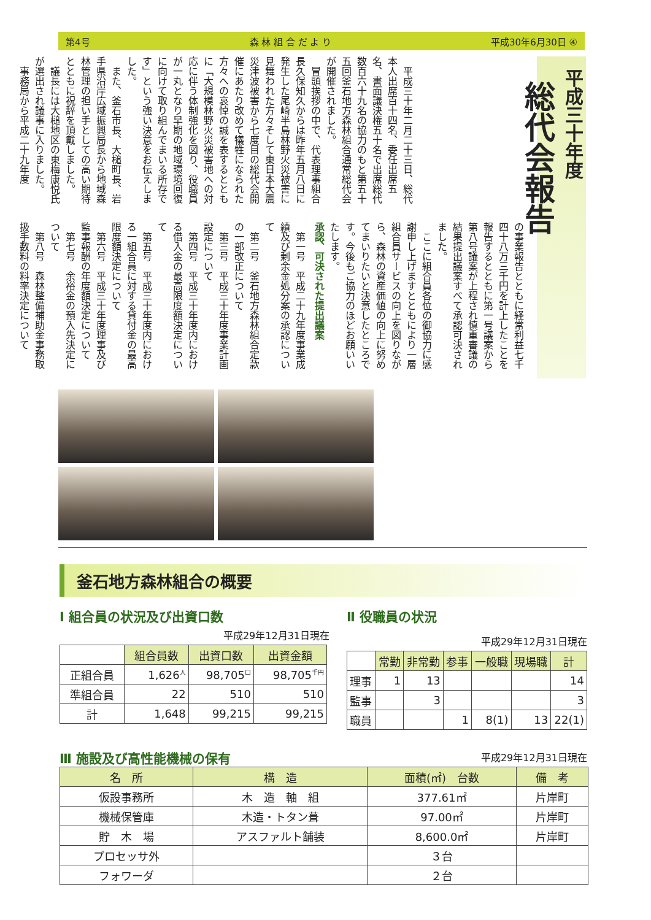第4号 森 林 組 合 だ よ り 平成30年6月30日 ④
平成三十年度
総代会報告
平成三十年二月二十三日、総代本人出席百十四名、委任出席五名、書面議決権五十名で出席総代数百六十九名の協力のもと第五十五回釜石地方森林組合通常総代会が開催されました。
冒頭挨拶の中で、代表理事組合長久保知久からは昨年五月八日に発生した尾崎半島林野火災被害に見舞われた方々そして東日本大震災津波被害から七度目の総代会開催にあたり改めて犠牲になられた方々への哀悼の誠を表するとともに「大規模林野火災被害地への対応に伴う体制強化を図り、役職員が一丸となり早期の地域環境回復に向けて取り組んでまいる所存です」という強い決意をお伝えしました。
また、釜石市長、大槌町長、岩手県沿岸広域振興局長から地域森林管理の担い手としての高い期待とともに祝辞を頂戴しました。
議長には大槌地区の東梅康悦氏が選出され議事に入りました。
事務局から平成二十九年度
の事業報告とともに経常利益七千四十八万三千円を計上したことを報告するとともに第一号議案から第八号議案が上程され慎重審議の結果提出議案すべて承認可決されました。
ここに組合員各位の御協力に感謝申し上げますとともにより一層組合員サービスの向上を図りながら、森林の資産価値の向上に努めてまいりたいと決意したところです。今後もご協力のほどお願いいたします。
承認、可決された提出議案
第一号　平成二十九年度事業成績及び剰余金処分案の承認について
第二号　釜石地方森林組合定款の一部改正について
第三号　平成三十年度事業計画設定について
第四号　平成三十年度内における借入金の最高限度額決定について
第五号　平成三十年度内における一組合員に対する貸付金の最高限度額決定について
第六号　平成三十年度理事及び監事報酬の年度額決定について
第七号　余裕金の預入先決定について
第八号　森林整備補助金事務取扱手数料の料率決定について
釜石地方森林組合の概要
Ⅰ 組合員の状況及び出資口数
平成29年12月31日現在
| | 組合員数 | 出資口数 | 出資金額 |
| --- | --- | --- | --- |
| 正組合員 | 1,626<sup>人</sup> | 98,705<sup>口</sup> | 98,705<sup>千円</sup> |
| 準組合員 | 22 | 510 | 510 |
| 計 | 1,648 | 99,215 | 99,215 |
Ⅱ 役職員の状況
平成29年12月31日現在
| | 常勤 | 非常勤 | 参事 | 一般職 | 現場職 | 計 |
| --- | --- | --- | --- | --- | --- | --- |
| 理事 | 1 | 13 | | | | 14 |
| 監事 | | 3 | | | | 3 |
| 職員 | | | 1 | 8(1) | 13 | 22(1) |
Ⅲ 施設及び高性能機械の保有
平成29年12月31日現在
| 名 所 | 構 造 | 面積(㎡) 台数 | 備 考 |
| --- | --- | --- | --- |
| 仮設事務所 | 木 造 軸 組 | 377.61㎡ | 片岸町 |
| 機械保管庫 | 木造・トタン葺 | 97.00㎡ | 片岸町 |
| 貯 木 場 | アスファルト舗装 | 8,600.0㎡ | 片岸町 |
| プロセッサ外 | | ３台 | |
| フォワーダ | | ２台 | |